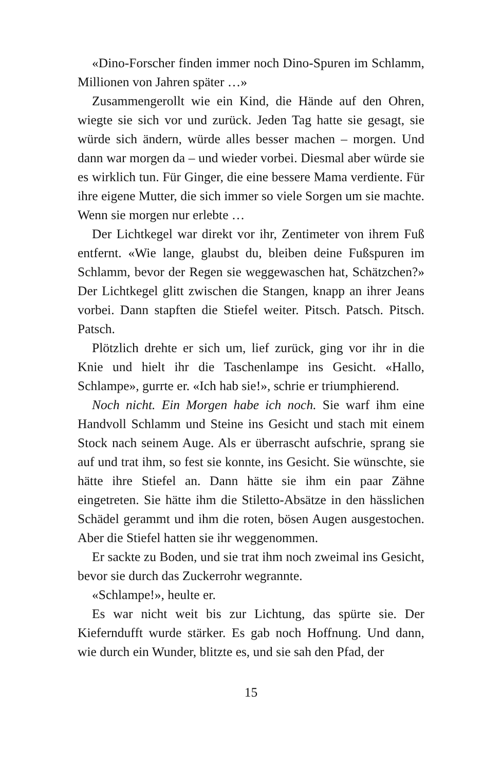«Dino-Forscher finden immer noch Dino-Spuren im Schlamm, Millionen von Jahren später …»
Zusammengerollt wie ein Kind, die Hände auf den Ohren, wiegte sie sich vor und zurück. Jeden Tag hatte sie gesagt, sie würde sich ändern, würde alles besser machen – morgen. Und dann war morgen da – und wieder vorbei. Diesmal aber würde sie es wirklich tun. Für Ginger, die eine bessere Mama verdiente. Für ihre eigene Mutter, die sich immer so viele Sorgen um sie machte. Wenn sie morgen nur erlebte …
Der Lichtkegel war direkt vor ihr, Zentimeter von ihrem Fuß entfernt. «Wie lange, glaubst du, bleiben deine Fuß­spuren im Schlamm, bevor der Regen sie weggewaschen hat, Schätzchen?» Der Lichtkegel glitt zwischen die Stangen, knapp an ihrer Jeans vorbei. Dann stapften die Stiefel weiter. Pitsch. Patsch. Pitsch. Patsch.
Plötzlich drehte er sich um, lief zurück, ging vor ihr in die Knie und hielt ihr die Taschenlampe ins Gesicht. «Hallo, Schlampe», gurrte er. «Ich hab sie!», schrie er triumphierend.
Noch nicht. Ein Morgen habe ich noch. Sie warf ihm eine Hand­voll Schlamm und Steine ins Gesicht und stach mit einem Stock nach seinem Auge. Als er überrascht aufschrie, sprang sie auf und trat ihm, so fest sie konnte, ins Gesicht. Sie wünschte, sie hätte ihre Stiefel an. Dann hätte sie ihm ein paar Zähne eingetreten. Sie hätte ihm die Stiletto-Absätze in den hässlichen Schädel gerammt und ihm die roten, bösen Augen ausgestochen. Aber die Stiefel hatten sie ihr weggenommen.
Er sackte zu Boden, und sie trat ihm noch zweimal ins Ge­sicht, bevor sie durch das Zuckerrohr wegrannte.
«Schlampe!», heulte er.
Es war nicht weit bis zur Lichtung, das spürte sie. Der Kieferndufft wurde stärker. Es gab noch Hoffnung. Und dann, wie durch ein Wunder, blitzte es, und sie sah den Pfad, der
15